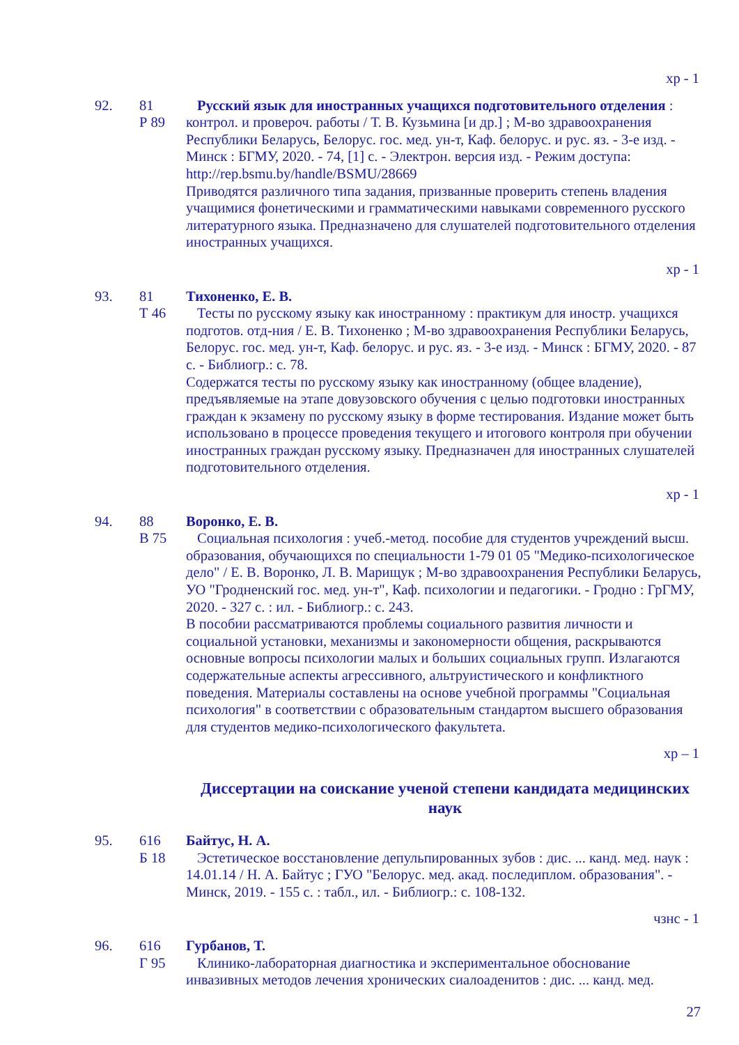хр - 1
92. 81
Р 89
Русский язык для иностранных учащихся подготовительного отделения : контрол. и провероч. работы / Т. В. Кузьмина [и др.] ; М-во здравоохранения Республики Беларусь, Белорус. гос. мед. ун-т, Каф. белорус. и рус. яз. - 3-е изд. - Минск : БГМУ, 2020. - 74, [1] с. - Электрон. версия изд. - Режим доступа: http://rep.bsmu.by/handle/BSMU/28669
Приводятся различного типа задания, призванные проверить степень владения учащимися фонетическими и грамматическими навыками современного русского литературного языка. Предназначено для слушателей подготовительного отделения иностранных учащихся.
хр - 1
93. 81
Т 46
Тихоненко, Е. В.
Тесты по русскому языку как иностранному : практикум для иностр. учащихся подготов. отд-ния / Е. В. Тихоненко ; М-во здравоохранения Республики Беларусь, Белорус. гос. мед. ун-т, Каф. белорус. и рус. яз. - 3-е изд. - Минск : БГМУ, 2020. - 87 с. - Библиогр.: с. 78.
Содержатся тесты по русскому языку как иностранному (общее владение), предъявляемые на этапе довузовского обучения с целью подготовки иностранных граждан к экзамену по русскому языку в форме тестирования. Издание может быть использовано в процессе проведения текущего и итогового контроля при обучении иностранных граждан русскому языку. Предназначен для иностранных слушателей подготовительного отделения.
хр - 1
94. 88
В 75
Воронко, Е. В.
Социальная психология : учеб.-метод. пособие для студентов учреждений высш. образования, обучающихся по специальности 1-79 01 05 "Медико-психологическое дело" / Е. В. Воронко, Л. В. Марищук ; М-во здравоохранения Республики Беларусь, УО "Гродненский гос. мед. ун-т", Каф. психологии и педагогики. - Гродно : ГрГМУ, 2020. - 327 с. : ил. - Библиогр.: с. 243.
В пособии рассматриваются проблемы социального развития личности и социальной установки, механизмы и закономерности общения, раскрываются основные вопросы психологии малых и больших социальных групп. Излагаются содержательные аспекты агрессивного, альтруистического и конфликтного поведения. Материалы составлены на основе учебной программы "Социальная психология" в соответствии с образовательным стандартом высшего образования для студентов медико-психологического факультета.
хр – 1
Диссертации на соискание ученой степени кандидата медицинских наук
95. 616
Б 18
Байтус, Н. А.
Эстетическое восстановление депульпированных зубов : дис. ... канд. мед. наук : 14.01.14 / Н. А. Байтус ; ГУО "Белорус. мед. акад. последиплом. образования". - Минск, 2019. - 155 с. : табл., ил. - Библиогр.: с. 108-132.
чзнс - 1
96. 616
Г 95
Гурбанов, Т.
Клинико-лабораторная диагностика и экспериментальное обоснование инвазивных методов лечения хронических сиалоаденитов : дис. ... канд. мед.
27